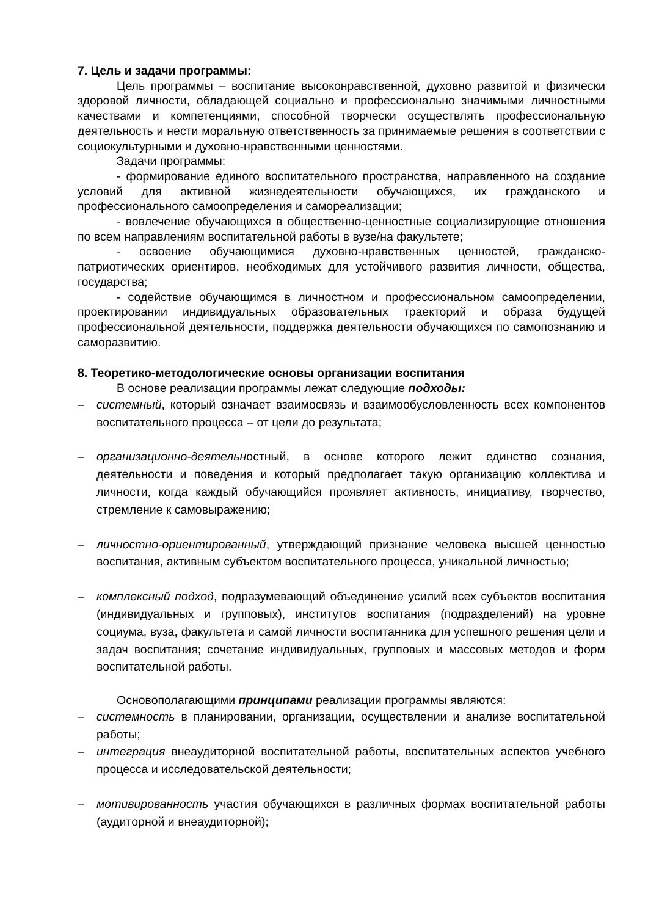7. Цель и задачи программы:
Цель программы – воспитание высоконравственной, духовно развитой и физически здоровой личности, обладающей социально и профессионально значимыми личностными качествами и компетенциями, способной творчески осуществлять профессиональную деятельность и нести моральную ответственность за принимаемые решения в соответствии с социокультурными и духовно-нравственными ценностями.
Задачи программы:
- формирование единого воспитательного пространства, направленного на создание условий для активной жизнедеятельности обучающихся, их гражданского и профессионального самоопределения и самореализации;
- вовлечение обучающихся в общественно-ценностные социализирующие отношения по всем направлениям воспитательной работы в вузе/на факультете;
- освоение обучающимися духовно-нравственных ценностей, гражданско-патриотических ориентиров, необходимых для устойчивого развития личности, общества, государства;
- содействие обучающимся в личностном и профессиональном самоопределении, проектировании индивидуальных образовательных траекторий и образа будущей профессиональной деятельности, поддержка деятельности обучающихся по самопознанию и саморазвитию.
8. Теоретико-методологические основы организации воспитания
В основе реализации программы лежат следующие подходы:
– системный, который означает взаимосвязь и взаимообусловленность всех компонентов воспитательного процесса – от цели до результата;
– организационно-деятельностный, в основе которого лежит единство сознания, деятельности и поведения и который предполагает такую организацию коллектива и личности, когда каждый обучающийся проявляет активность, инициативу, творчество, стремление к самовыражению;
– личностно-ориентированный, утверждающий признание человека высшей ценностью воспитания, активным субъектом воспитательного процесса, уникальной личностью;
– комплексный подход, подразумевающий объединение усилий всех субъектов воспитания (индивидуальных и групповых), институтов воспитания (подразделений) на уровне социума, вуза, факультета и самой личности воспитанника для успешного решения цели и задач воспитания; сочетание индивидуальных, групповых и массовых методов и форм воспитательной работы.
Основополагающими принципами реализации программы являются:
– системность в планировании, организации, осуществлении и анализе воспитательной работы;
– интеграция внеаудиторной воспитательной работы, воспитательных аспектов учебного процесса и исследовательской деятельности;
– мотивированность участия обучающихся в различных формах воспитательной работы (аудиторной и внеаудиторной);